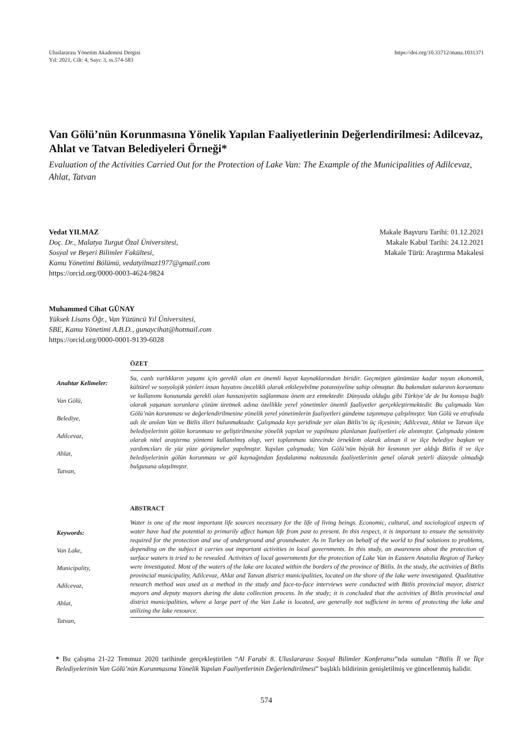Uluslararası Yönetim Akademisi Dergisi
Yıl: 2021, Cilt: 4, Sayı: 3, ss.574-583
https://doi.org/10.33712/mana.1031371
Van Gölü’nün Korunmasına Yönelik Yapılan Faaliyetlerinin Değerlendirilmesi: Adilcevaz, Ahlat ve Tatvan Belediyeleri Örneği*
Evaluation of the Activities Carried Out for the Protection of Lake Van: The Example of the Municipalities of Adilcevaz, Ahlat, Tatvan
Vedat YILMAZ
Doç. Dr., Malatya Turgut Özal Üniversitesi,
Sosyal ve Beşeri Bilimler Fakültesi,
Kamu Yönetimi Bölümü, vedatyilmaz1977@gmail.com
https://orcid.org/0000-0003-4624-9824
Makale Başvuru Tarihi: 01.12.2021
Makale Kabul Tarihi: 24.12.2021
Makale Türü: Araştırma Makalesi
Muhammed Cihat GÜNAY
Yüksek Lisans Öğr., Van Yüzüncü Yıl Üniversitesi,
SBE, Kamu Yönetimi A.B.D., gunaycihat@hotmail.com
https://orcid.org/0000-0001-9139-6028
Anahtar Kelimeler:
Van Gölü,
Belediye,
Adilcevaz,
Ahlat,
Tatvan,
ÖZET
Su, canlı varlıkların yaşamı için gerekli olan en önemli hayat kaynaklarından biridir. Geçmişten günümüze kadar suyun ekonomik, kültürel ve sosyolojik yönleri insan hayatını öncelikli olarak etkileyebilme potansiyeline sahip olmuştur. Bu bakımdan sularının korunması ve kullanımı konusunda gerekli olan hassasiyetin sağlanması önem arz etmektedir. Dünyada olduğu gibi Türkiye’de de bu konuya bağlı olarak yaşanan sorunlara çözüm üretmek adına özellikle yerel yönetimler önemli faaliyetler gerçekleştirmektedir. Bu çalışmada Van Gölü’nün korunması ve değerlendirilmesine yönelik yerel yönetimlerin faaliyetleri gündeme taşınmaya çalışılmıştır. Van Gölü ve etrafında adı ile anılan Van ve Bitlis illeri bulunmaktadır. Çalışmada kıyı şeridinde yer alan Bitlis’in üç ilçesinin; Adilcevaz, Ahlat ve Tatvan ilçe belediyelerinin gölün korunması ve geliştirilmesine yönelik yapılan ve yapılması planlanan faaliyetleri ele alınmıştır. Çalışmada yöntem olarak nitel araştırma yöntemi kullanılmış olup, veri toplanması sürecinde örneklem olarak alınan il ve ilçe belediye başkan ve yardımcıları ile yüz yüze görüşmeler yapılmıştır. Yapılan çalışmada; Van Gölü’nün büyük bir kısmının yer aldığı Bitlis il ve ilçe belediyelerinin gölün korunması ve göl kaynağından faydalanma noktasında faaliyetlerinin genel olarak yeterli düzeyde olmadığı bulgusuna ulaşılmıştır.
Keywords:
Van Lake,
Municipality,
Adilcevaz,
Ahlat,
Tatvan,
ABSTRACT
Water is one of the most important life sources necessary for the life of living beings. Economic, cultural, and sociological aspects of water have had the potential to primarily affect human life from past to present. In this respect, it is important to ensure the sensitivity required for the protection and use of underground and groundwater. As in Turkey on behalf of the world to find solutions to problems, depending on the subject it carries out important activities in local governments. In this study, an awareness about the protection of surface waters is tried to be revealed. Activities of local governments for the protection of Lake Van in Eastern Anatolia Region of Turkey were investigated. Most of the waters of the lake are located within the borders of the province of Bitlis. In the study, the activities of Bitlis provincial municipality, Adilcevaz, Ahlat and Tatvan district municipalities, located on the shore of the lake were investigated. Qualitative research method was used as a method in the study and face-to-face interviews were conducted with Bitlis provincial mayor, district mayors and deputy mayors during the data collection process. In the study; it is concluded that the activities of Bitlis provincial and district municipalities, where a large part of the Van Lake is located, are generally not sufficient in terms of protecting the lake and utilizing the lake resource.
* Bu çalışma 21-22 Temmuz 2020 tarihinde gerçekleştirilen “Al Farabi 8. Uluslararası Sosyal Bilimler Konferansı”nda sunulan “Bitlis İl ve İlçe Belediyelerinin Van Gölü’nün Korunmasına Yönelik Yapılan Faaliyetlerinin Değerlendirilmesi” başlıklı bildirinin genişletilmiş ve güncellenmiş halidir.
574